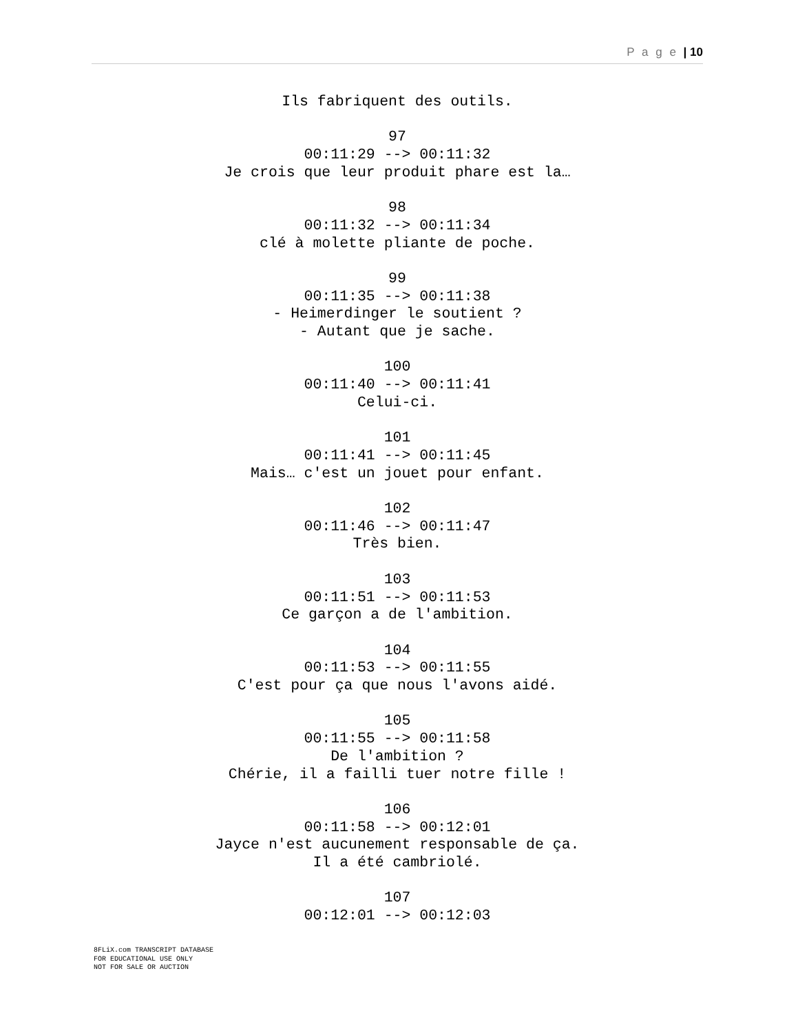P a g e | 10
Ils fabriquent des outils.
97
00:11:29 --> 00:11:32
Je crois que leur produit phare est la…
98
00:11:32 --> 00:11:34
clé à molette pliante de poche.
99
00:11:35 --> 00:11:38
- Heimerdinger le soutient ?
- Autant que je sache.
100
00:11:40 --> 00:11:41
Celui-ci.
101
00:11:41 --> 00:11:45
Mais… c'est un jouet pour enfant.
102
00:11:46 --> 00:11:47
Très bien.
103
00:11:51 --> 00:11:53
Ce garçon a de l'ambition.
104
00:11:53 --> 00:11:55
C'est pour ça que nous l'avons aidé.
105
00:11:55 --> 00:11:58
De l'ambition ?
Chérie, il a failli tuer notre fille !
106
00:11:58 --> 00:12:01
Jayce n'est aucunement responsable de ça.
Il a été cambriolé.
107
00:12:01 --> 00:12:03
8FLiX.com TRANSCRIPT DATABASE
FOR EDUCATIONAL USE ONLY
NOT FOR SALE OR AUCTION